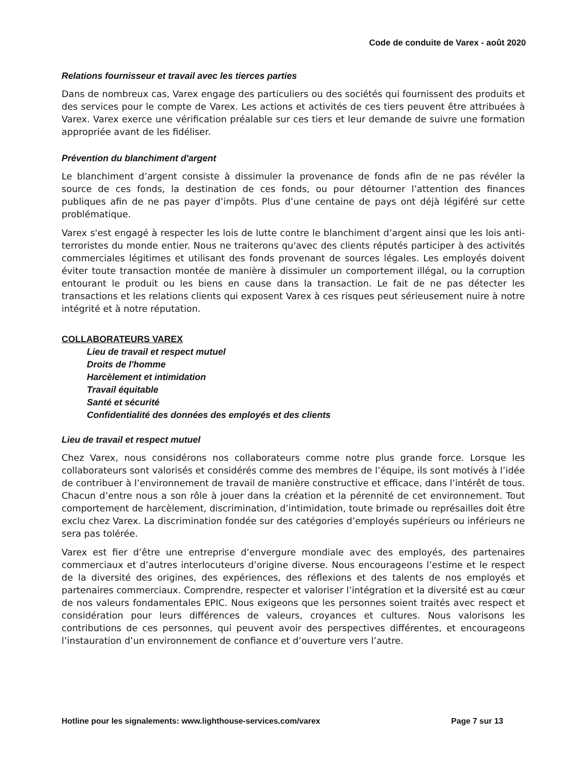Code de conduite de Varex - août 2020
Relations fournisseur et travail avec les tierces parties
Dans de nombreux cas, Varex engage des particuliers ou des sociétés qui fournissent des produits et des services pour le compte de Varex. Les actions et activités de ces tiers peuvent être attribuées à Varex. Varex exerce une vérification préalable sur ces tiers et leur demande de suivre une formation appropriée avant de les fidéliser.
Prévention du blanchiment d'argent
Le blanchiment d’argent consiste à dissimuler la provenance de fonds afin de ne pas révéler la source de ces fonds, la destination de ces fonds, ou pour détourner l’attention des finances publiques afin de ne pas payer d’impôts. Plus d’une centaine de pays ont déjà légiféré sur cette problématique.
Varex s'est engagé à respecter les lois de lutte contre le blanchiment d’argent ainsi que les lois anti-terroristes du monde entier. Nous ne traiterons qu'avec des clients réputés participer à des activités commerciales légitimes et utilisant des fonds provenant de sources légales. Les employés doivent éviter toute transaction montée de manière à dissimuler un comportement illégal, ou la corruption entourant le produit ou les biens en cause dans la transaction. Le fait de ne pas détecter les transactions et les relations clients qui exposent Varex à ces risques peut sérieusement nuire à notre intégrité et à notre réputation.
COLLABORATEURS VAREX
Lieu de travail et respect mutuel
Droits de l'homme
Harcèlement et intimidation
Travail équitable
Santé et sécurité
Confidentialité des données des employés et des clients
Lieu de travail et respect mutuel
Chez Varex, nous considérons nos collaborateurs comme notre plus grande force. Lorsque les collaborateurs sont valorisés et considérés comme des membres de l’équipe, ils sont motivés à l’idée de contribuer à l’environnement de travail de manière constructive et efficace, dans l’intérêt de tous. Chacun d’entre nous a son rôle à jouer dans la création et la pérennité de cet environnement. Tout comportement de harcèlement, discrimination, d’intimidation, toute brimade ou représailles doit être exclu chez Varex. La discrimination fondée sur des catégories d’employés supérieurs ou inférieurs ne sera pas tolérée.
Varex est fier d’être une entreprise d’envergure mondiale avec des employés, des partenaires commerciaux et d’autres interlocuteurs d’origine diverse. Nous encourageons l’estime et le respect de la diversité des origines, des expériences, des réflexions et des talents de nos employés et partenaires commerciaux. Comprendre, respecter et valoriser l’intégration et la diversité est au cœur de nos valeurs fondamentales EPIC. Nous exigeons que les personnes soient traités avec respect et considération pour leurs différences de valeurs, croyances et cultures. Nous valorisons les contributions de ces personnes, qui peuvent avoir des perspectives différentes, et encourageons l’instauration d’un environnement de confiance et d’ouverture vers l’autre.
Hotline pour les signalements: www.lighthouse-services.com/varex Page 7 sur 13